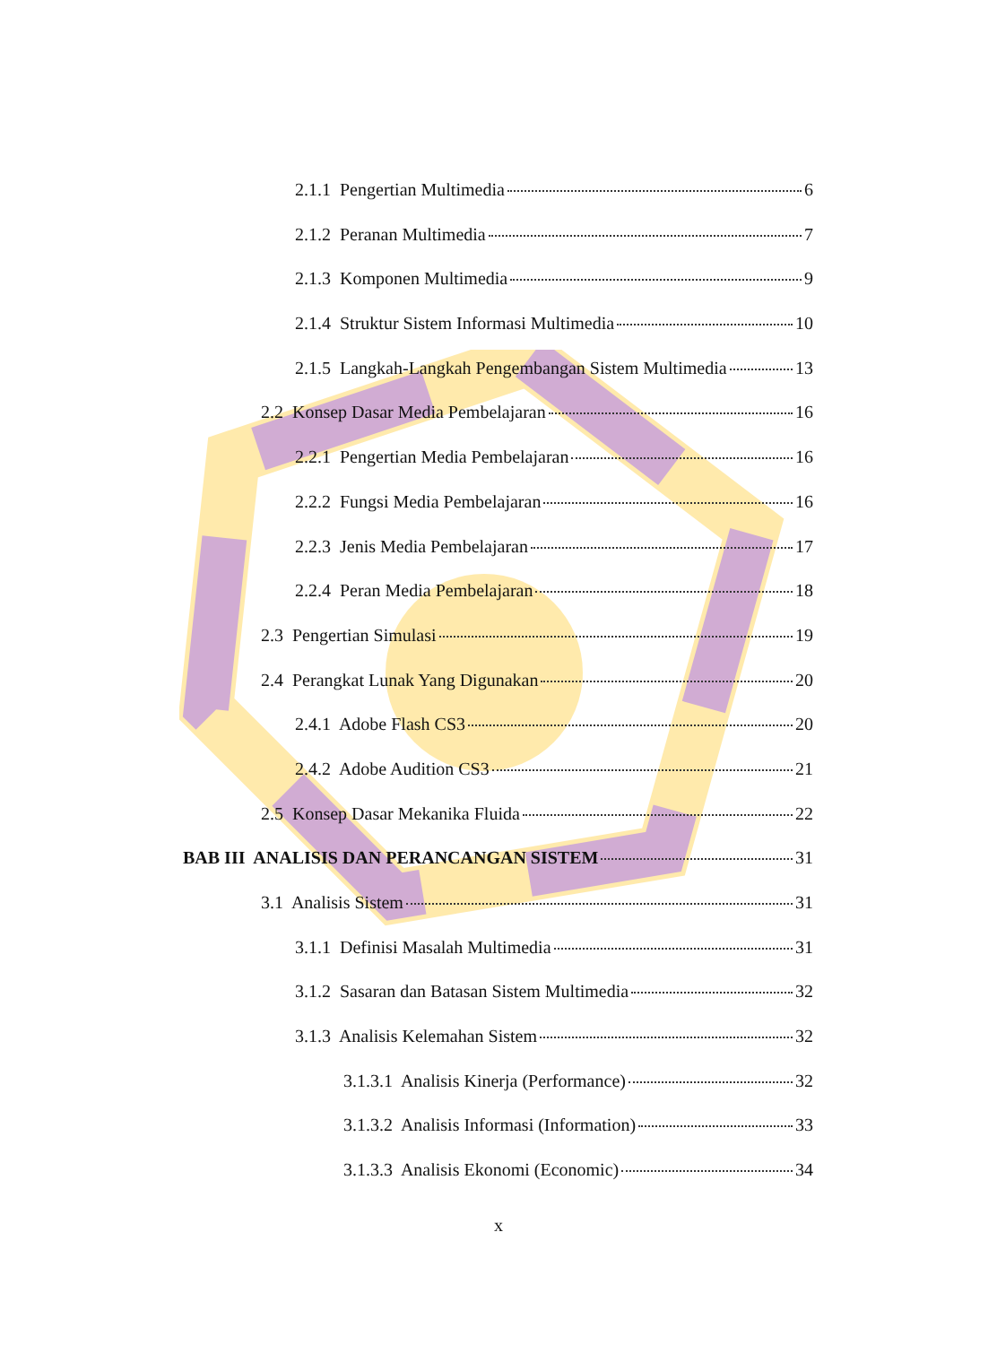2.1.1 Pengertian Multimedia 6
2.1.2 Peranan Multimedia 7
2.1.3 Komponen Multimedia 9
2.1.4 Struktur Sistem Informasi Multimedia 10
2.1.5 Langkah-Langkah Pengembangan Sistem Multimedia 13
2.2 Konsep Dasar Media Pembelajaran 16
2.2.1 Pengertian Media Pembelajaran 16
2.2.2 Fungsi Media Pembelajaran 16
2.2.3 Jenis Media Pembelajaran 17
2.2.4 Peran Media Pembelajaran 18
2.3 Pengertian Simulasi 19
2.4 Perangkat Lunak Yang Digunakan 20
2.4.1 Adobe Flash CS3 20
2.4.2 Adobe Audition CS3 21
2.5 Konsep Dasar Mekanika Fluida 22
BAB III ANALISIS DAN PERANCANGAN SISTEM 31
3.1 Analisis Sistem 31
3.1.1 Definisi Masalah Multimedia 31
3.1.2 Sasaran dan Batasan Sistem Multimedia 32
3.1.3 Analisis Kelemahan Sistem 32
3.1.3.1 Analisis Kinerja (Performance) 32
3.1.3.2 Analisis Informasi (Information) 33
3.1.3.3 Analisis Ekonomi (Economic) 34
x